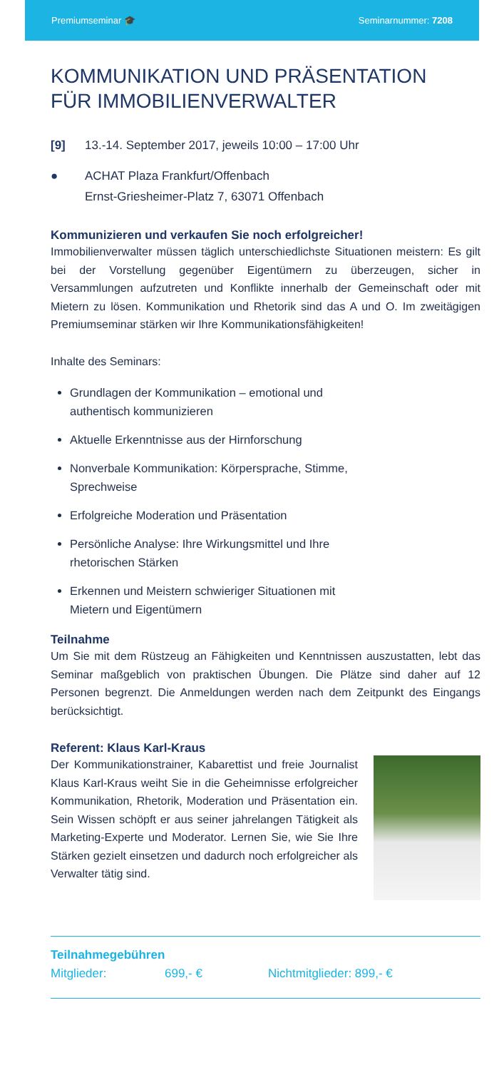Premiumseminar 🎓 Seminarnummer: 7208
KOMMUNIKATION UND PRÄSENTATION
FÜR IMMOBILIENVERWALTER
[9] 13.-14. September 2017, jeweils 10:00 – 17:00 Uhr
● ACHAT Plaza Frankfurt/Offenbach
Ernst-Griesheimer-Platz 7, 63071 Offenbach
Kommunizieren und verkaufen Sie noch erfolgreicher!
Immobilienverwalter müssen täglich unterschiedlichste Situationen meistern: Es gilt bei der Vorstellung gegenüber Eigentümern zu überzeugen, sicher in Versammlungen aufzutreten und Konflikte innerhalb der Gemeinschaft oder mit Mietern zu lösen. Kommunikation und Rhetorik sind das A und O. Im zweitägigen Premiumseminar stärken wir Ihre Kommunikationsfähigkeiten!
Inhalte des Seminars:
Grundlagen der Kommunikation – emotional und authentisch kommunizieren
Aktuelle Erkenntnisse aus der Hirnforschung
Nonverbale Kommunikation: Körpersprache, Stimme, Sprechweise
Erfolgreiche Moderation und Präsentation
Persönliche Analyse: Ihre Wirkungsmittel und Ihre rhetorischen Stärken
Erkennen und Meistern schwieriger Situationen mit Mietern und Eigentümern
Teilnahme
Um Sie mit dem Rüstzeug an Fähigkeiten und Kenntnissen auszustatten, lebt das Seminar maßgeblich von praktischen Übungen. Die Plätze sind daher auf 12 Personen begrenzt. Die Anmeldungen werden nach dem Zeitpunkt des Eingangs berücksichtigt.
Referent: Klaus Karl-Kraus
Der Kommunikationstrainer, Kabarettist und freie Journalist Klaus Karl-Kraus weiht Sie in die Geheimnisse erfolgreicher Kommunikation, Rhetorik, Moderation und Präsentation ein. Sein Wissen schöpft er aus seiner jahrelangen Tätigkeit als Marketing-Experte und Moderator. Lernen Sie, wie Sie Ihre Stärken gezielt einsetzen und dadurch noch erfolgreicher als Verwalter tätig sind.
Teilnahmegebühren
Mitglieder: 699,- € Nichtmitglieder: 899,- €